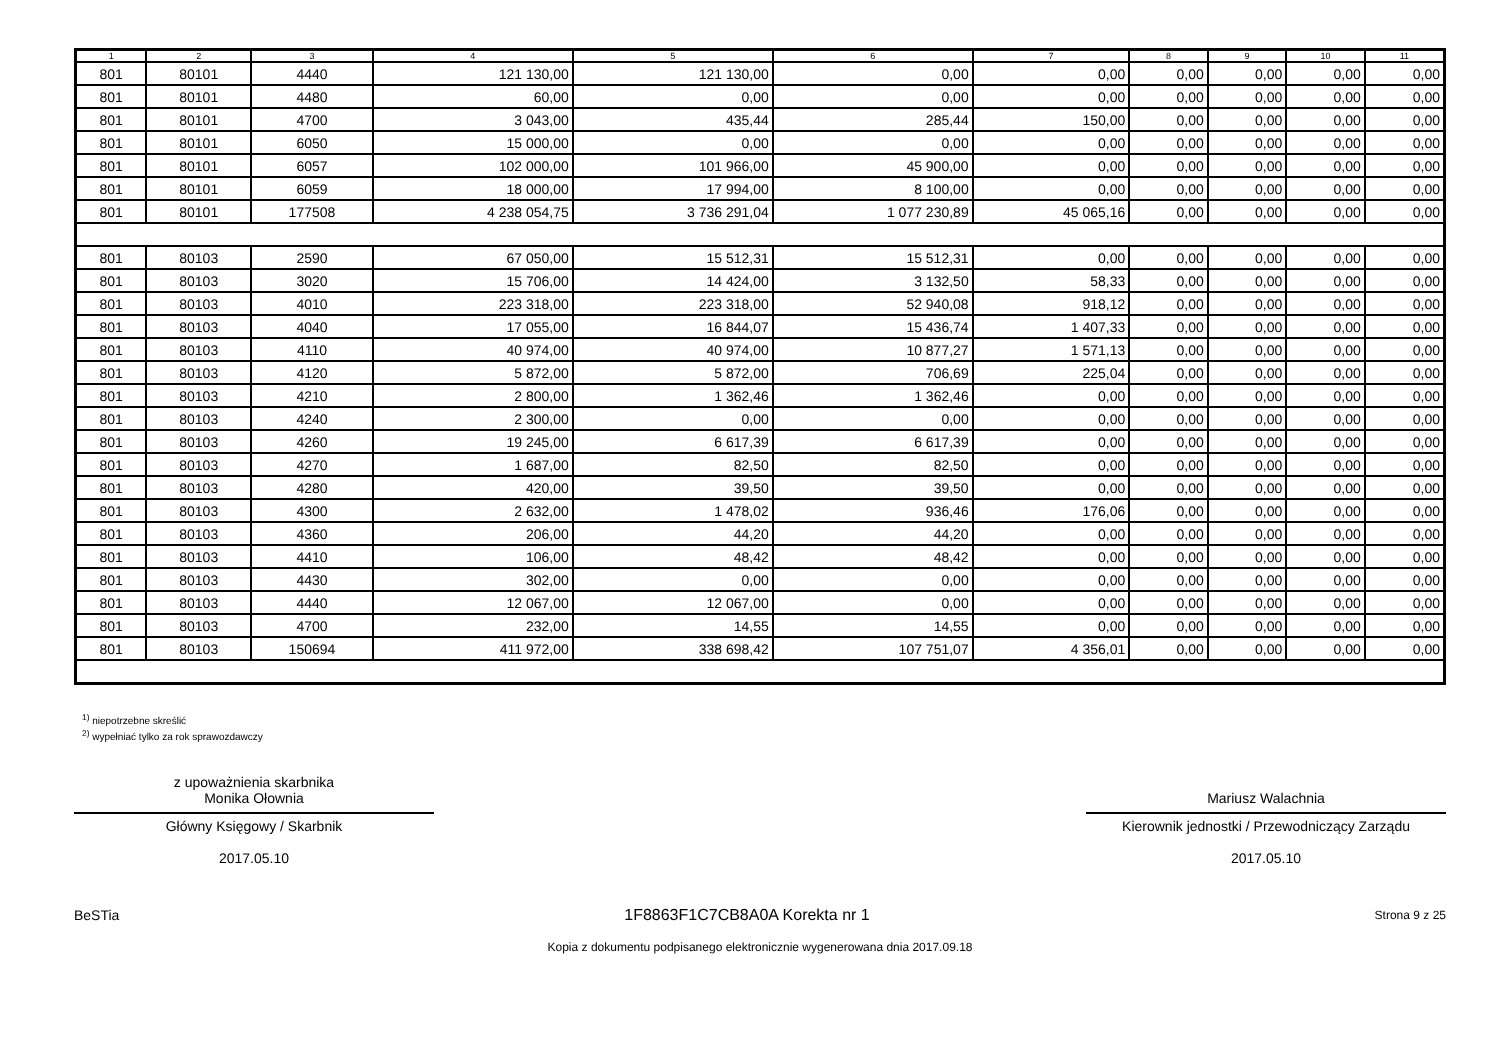| 1 | 2 | 3 | 4 | 5 | 6 | 7 | 8 | 9 | 10 | 11 |
| --- | --- | --- | --- | --- | --- | --- | --- | --- | --- | --- |
| 801 | 80101 | 4440 | 121 130,00 | 121 130,00 | 0,00 | 0,00 | 0,00 | 0,00 | 0,00 | 0,00 |
| 801 | 80101 | 4480 | 60,00 | 0,00 | 0,00 | 0,00 | 0,00 | 0,00 | 0,00 | 0,00 |
| 801 | 80101 | 4700 | 3 043,00 | 435,44 | 285,44 | 150,00 | 0,00 | 0,00 | 0,00 | 0,00 |
| 801 | 80101 | 6050 | 15 000,00 | 0,00 | 0,00 | 0,00 | 0,00 | 0,00 | 0,00 | 0,00 |
| 801 | 80101 | 6057 | 102 000,00 | 101 966,00 | 45 900,00 | 0,00 | 0,00 | 0,00 | 0,00 | 0,00 |
| 801 | 80101 | 6059 | 18 000,00 | 17 994,00 | 8 100,00 | 0,00 | 0,00 | 0,00 | 0,00 | 0,00 |
| 801 | 80101 | 177508 | 4 238 054,75 | 3 736 291,04 | 1 077 230,89 | 45 065,16 | 0,00 | 0,00 | 0,00 | 0,00 |
| 801 | 80103 | 2590 | 67 050,00 | 15 512,31 | 15 512,31 | 0,00 | 0,00 | 0,00 | 0,00 | 0,00 |
| 801 | 80103 | 3020 | 15 706,00 | 14 424,00 | 3 132,50 | 58,33 | 0,00 | 0,00 | 0,00 | 0,00 |
| 801 | 80103 | 4010 | 223 318,00 | 223 318,00 | 52 940,08 | 918,12 | 0,00 | 0,00 | 0,00 | 0,00 |
| 801 | 80103 | 4040 | 17 055,00 | 16 844,07 | 15 436,74 | 1 407,33 | 0,00 | 0,00 | 0,00 | 0,00 |
| 801 | 80103 | 4110 | 40 974,00 | 40 974,00 | 10 877,27 | 1 571,13 | 0,00 | 0,00 | 0,00 | 0,00 |
| 801 | 80103 | 4120 | 5 872,00 | 5 872,00 | 706,69 | 225,04 | 0,00 | 0,00 | 0,00 | 0,00 |
| 801 | 80103 | 4210 | 2 800,00 | 1 362,46 | 1 362,46 | 0,00 | 0,00 | 0,00 | 0,00 | 0,00 |
| 801 | 80103 | 4240 | 2 300,00 | 0,00 | 0,00 | 0,00 | 0,00 | 0,00 | 0,00 | 0,00 |
| 801 | 80103 | 4260 | 19 245,00 | 6 617,39 | 6 617,39 | 0,00 | 0,00 | 0,00 | 0,00 | 0,00 |
| 801 | 80103 | 4270 | 1 687,00 | 82,50 | 82,50 | 0,00 | 0,00 | 0,00 | 0,00 | 0,00 |
| 801 | 80103 | 4280 | 420,00 | 39,50 | 39,50 | 0,00 | 0,00 | 0,00 | 0,00 | 0,00 |
| 801 | 80103 | 4300 | 2 632,00 | 1 478,02 | 936,46 | 176,06 | 0,00 | 0,00 | 0,00 | 0,00 |
| 801 | 80103 | 4360 | 206,00 | 44,20 | 44,20 | 0,00 | 0,00 | 0,00 | 0,00 | 0,00 |
| 801 | 80103 | 4410 | 106,00 | 48,42 | 48,42 | 0,00 | 0,00 | 0,00 | 0,00 | 0,00 |
| 801 | 80103 | 4430 | 302,00 | 0,00 | 0,00 | 0,00 | 0,00 | 0,00 | 0,00 | 0,00 |
| 801 | 80103 | 4440 | 12 067,00 | 12 067,00 | 0,00 | 0,00 | 0,00 | 0,00 | 0,00 | 0,00 |
| 801 | 80103 | 4700 | 232,00 | 14,55 | 14,55 | 0,00 | 0,00 | 0,00 | 0,00 | 0,00 |
| 801 | 80103 | 150694 | 411 972,00 | 338 698,42 | 107 751,07 | 4 356,01 | 0,00 | 0,00 | 0,00 | 0,00 |
<sup>1)</sup> niepotrzebne skreślić
<sup>2)</sup> wypełniać tylko za rok sprawozdawczy
z upoważnienia skarbnika
Monika Ołownia
Główny Księgowy / Skarbnik
2017.05.10
Mariusz Walachnia
Kierownik jednostki / Przewodniczący Zarządu
2017.05.10
BeSTia 1F8863F1C7CB8A0A Korekta nr 1 Strona 9 z 25
Kopia z dokumentu podpisanego elektronicznie wygenerowana dnia 2017.09.18